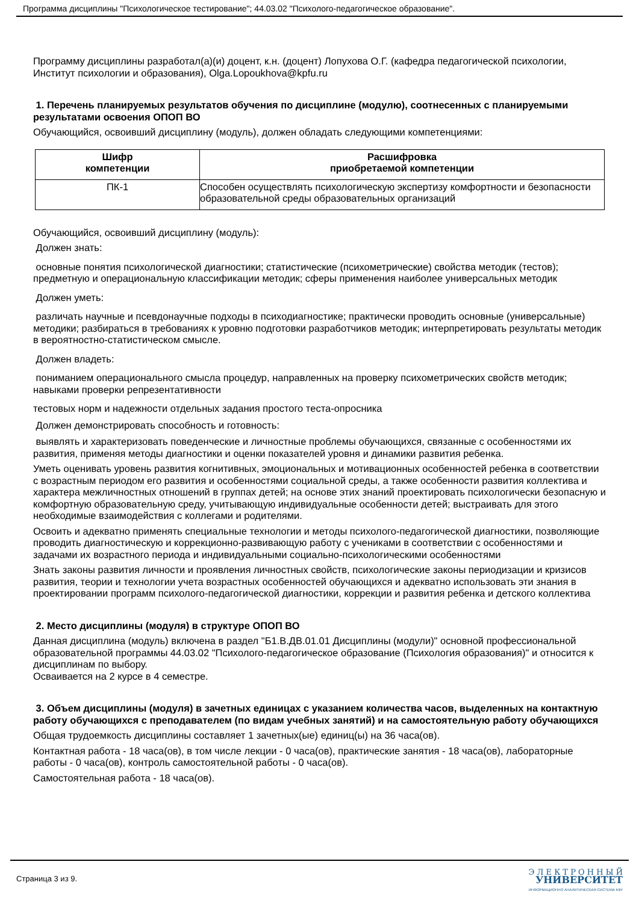Программа дисциплины "Психологическое тестирование"; 44.03.02 "Психолого-педагогическое образование".
Программу дисциплины разработал(а)(и) доцент, к.н. (доцент) Лопухова О.Г. (кафедра педагогической психологии, Институт психологии и образования), Olga.Lopoukhova@kpfu.ru
1. Перечень планируемых результатов обучения по дисциплине (модулю), соотнесенных с планируемыми результатами освоения ОПОП ВО
Обучающийся, освоивший дисциплину (модуль), должен обладать следующими компетенциями:
| Шифр компетенции | Расшифровка приобретаемой компетенции |
| --- | --- |
| ПК-1 | Способен осуществлять психологическую экспертизу комфортности и безопасности образовательной среды образовательных организаций |
Обучающийся, освоивший дисциплину (модуль):
Должен знать:
основные понятия психологической диагностики; статистические (психометрические) свойства методик (тестов); предметную и операциональную классификации методик; сферы применения наиболее универсальных методик
Должен уметь:
различать научные и псевдонаучные подходы в психодиагностике; практически проводить основные (универсальные) методики; разбираться в требованиях к уровню подготовки разработчиков методик; интерпретировать результаты методик в вероятностно-статистическом смысле.
Должен владеть:
пониманием операционального смысла процедур, направленных на проверку психометрических свойств методик; навыками проверки репрезентативности
тестовых норм и надежности отдельных задания простого теста-опросника
Должен демонстрировать способность и готовность:
выявлять и характеризовать поведенческие и личностные проблемы обучающихся, связанные с особенностями их развития, применяя методы диагностики и оценки показателей уровня и динамики развития ребенка.
Уметь оценивать уровень развития когнитивных, эмоциональных и мотивационных особенностей ребенка в соответствии с возрастным периодом его развития и особенностями социальной среды, а также особенности развития коллектива и характера межличностных отношений в группах детей; на основе этих знаний проектировать психологически безопасную и комфортную образовательную среду, учитывающую индивидуальные особенности детей; выстраивать для этого необходимые взаимодействия с коллегами и родителями.
Освоить и адекватно применять специальные технологии и методы психолого-педагогической диагностики, позволяющие проводить диагностическую и коррекционно-развивающую работу с учениками в соответствии с особенностями и задачами их возрастного периода и индивидуальными социально-психологическими особенностями
Знать законы развития личности и проявления личностных свойств, психологические законы периодизации и кризисов развития, теории и технологии учета возрастных особенностей обучающихся и адекватно использовать эти знания в проектировании программ психолого-педагогической диагностики, коррекции и развития ребенка и детского коллектива
2. Место дисциплины (модуля) в структуре ОПОП ВО
Данная дисциплина (модуль) включена в раздел "Б1.В.ДВ.01.01 Дисциплины (модули)" основной профессиональной образовательной программы 44.03.02 "Психолого-педагогическое образование (Психология образования)" и относится к дисциплинам по выбору.
Осваивается на 2 курсе в 4 семестре.
3. Объем дисциплины (модуля) в зачетных единицах с указанием количества часов, выделенных на контактную работу обучающихся с преподавателем (по видам учебных занятий) и на самостоятельную работу обучающихся
Общая трудоемкость дисциплины составляет 1 зачетных(ые) единиц(ы) на 36 часа(ов).
Контактная работа - 18 часа(ов), в том числе лекции - 0 часа(ов), практические занятия - 18 часа(ов), лабораторные работы - 0 часа(ов), контроль самостоятельной работы - 0 часа(ов).
Самостоятельная работа - 18 часа(ов).
Страница 3 из 9.
Э Л Е К Т Р О Н Н Ы Й
УНИВЕРСИТЕТ
ИНФОРМАЦИОННО АНАЛИТИЧЕСКАЯ СИСТЕМА КФУ